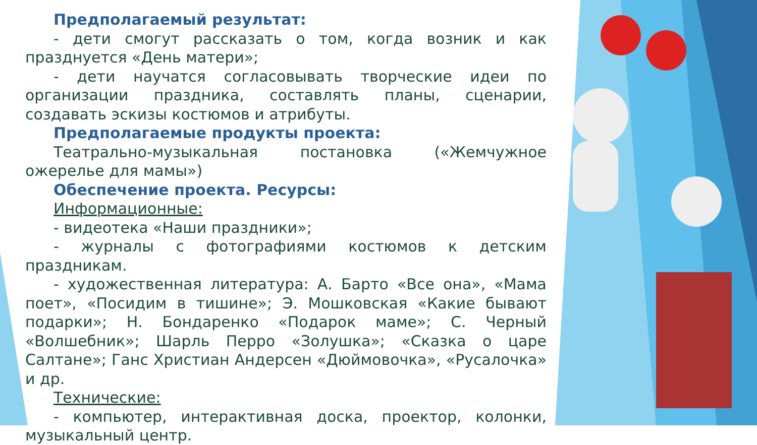Предполагаемый результат:
- дети смогут рассказать о том, когда возник и как празднуется «День матери»;
- дети научатся согласовывать творческие идеи по организации праздника, составлять планы, сценарии, создавать эскизы костюмов и атрибуты.
Предполагаемые продукты проекта:
Театрально-музыкальная постановка («Жемчужное ожерелье для мамы»)
Обеспечение проекта. Ресурсы:
Информационные:
- видеотека «Наши праздники»;
- журналы с фотографиями костюмов к детским праздникам.
- художественная литература: А. Барто «Все она», «Мама поет», «Посидим в тишине»; Э. Мошковская «Какие бывают подарки»; Н. Бондаренко «Подарок маме»; С. Черный «Волшебник»; Шарль Перро «Золушка»; «Сказка о царе Салтане»; Ганс Христиан Андерсен «Дюймовочка», «Русалочка» и др.
Технические:
- компьютер, интерактивная доска, проектор, колонки, музыкальный центр.